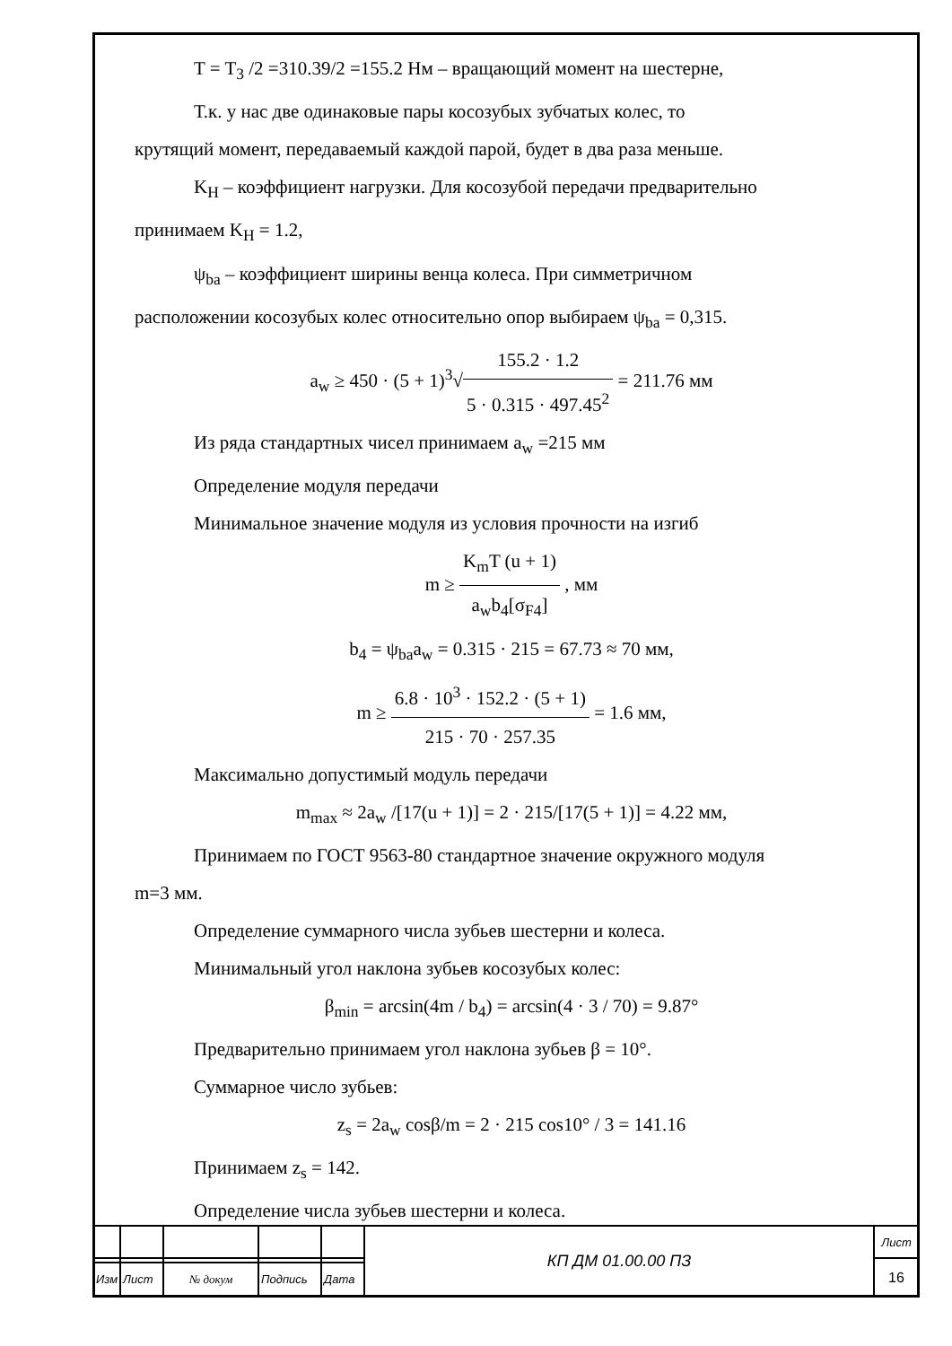T = T<sub>3</sub> /2 =310.39/2 =155.2 Нм – вращающий момент на шестерне,
Т.к. у нас две одинаковые пары косозубых зубчатых колес, то
крутящий момент, передаваемый каждой парой, будет в два раза меньше.
K<sub>H</sub> – коэффициент нагрузки. Для косозубой передачи предварительно
принимаем K<sub>H</sub> = 1.2,
ψ<sub>ba</sub> – коэффициент ширины венца колеса. При симметричном
расположении косозубых колес относительно опор выбираем ψ<sub>ba</sub> = 0,315.
a<sub>w</sub> ≥ 450 · (5 + 1)<sup>3</sup>√155.2 · 1.2 5 · 0.315 · 497.45<sup>2</sup> = 211.76 мм
Из ряда стандартных чисел принимаем a<sub>w</sub> =215 мм
Определение модуля передачи
Минимальное значение модуля из условия прочности на изгиб
m ≥ K<sub>m</sub>T (u + 1) a<sub>w</sub>b<sub>4</sub>[σ<sub>F4</sub>] , мм
b<sub>4</sub> = ψ<sub>ba</sub>a<sub>w</sub> = 0.315 · 215 = 67.73 ≈ 70 мм,
m ≥ 6.8 · 10<sup>3</sup> · 152.2 · (5 + 1) 215 · 70 · 257.35 = 1.6 мм,
Максимально допустимый модуль передачи
m<sub>max</sub> ≈ 2a<sub>w</sub> /[17(u + 1)] = 2 · 215/[17(5 + 1)] = 4.22 мм,
Принимаем по ГОСТ 9563-80 стандартное значение окружного модуля
m=3 мм.
Определение суммарного числа зубьев шестерни и колеса.
Минимальный угол наклона зубьев косозубых колес:
β<sub>min</sub> = arcsin(4m / b<sub>4</sub>) = arcsin(4 · 3 / 70) = 9.87°
Предварительно принимаем угол наклона зубьев β = 10°.
Суммарное число зубьев:
z<sub>s</sub> = 2a<sub>w</sub> cosβ/m = 2 · 215 cos10° / 3 = 141.16
Принимаем z<sub>s</sub> = 142.
Определение числа зубьев шестерни и колеса.
| | | | | | КП ДМ 01.00.00 ПЗ | Лист |
| | | | | | | 16 |
| Изм | Лист | № докум | Подпись | Дата | | |